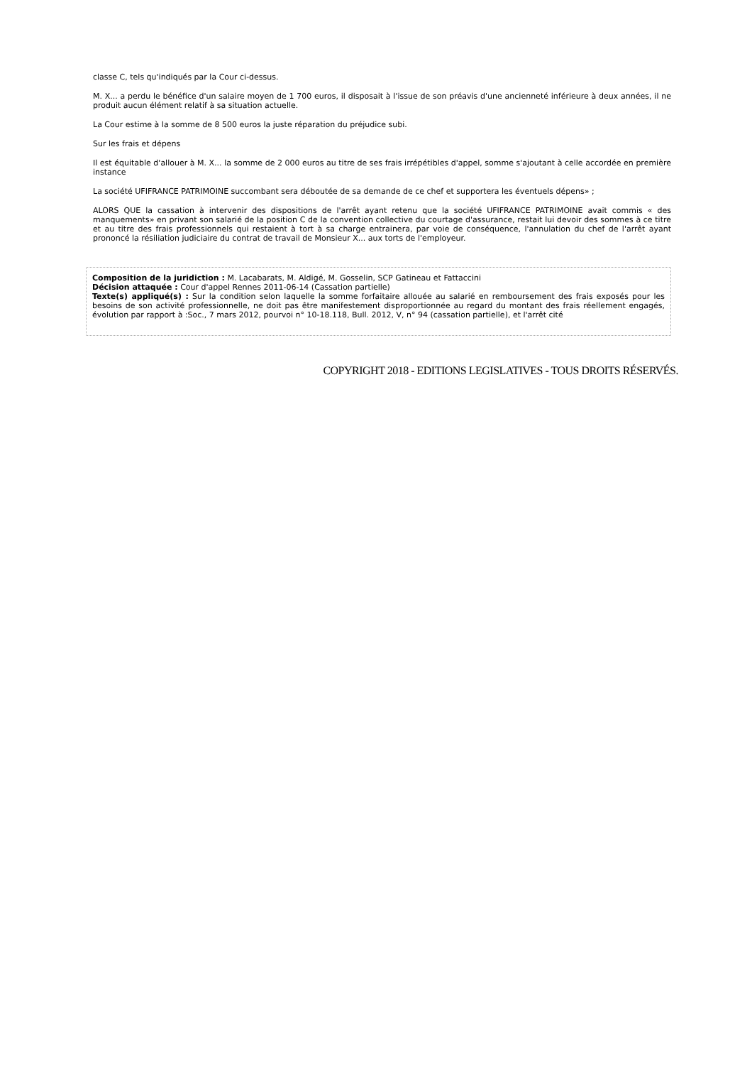classe C, tels qu'indiqués par la Cour ci-dessus.
M. X... a perdu le bénéfice d'un salaire moyen de 1 700 euros, il disposait à l'issue de son préavis d'une ancienneté inférieure à deux années, il ne produit aucun élément relatif à sa situation actuelle.
La Cour estime à la somme de 8 500 euros la juste réparation du préjudice subi.
Sur les frais et dépens
Il est équitable d'allouer à M. X... la somme de 2 000 euros au titre de ses frais irrépétibles d'appel, somme s'ajoutant à celle accordée en première instance
La société UFIFRANCE PATRIMOINE succombant sera déboutée de sa demande de ce chef et supportera les éventuels dépens» ;
ALORS QUE la cassation à intervenir des dispositions de l'arrêt ayant retenu que la société UFIFRANCE PATRIMOINE avait commis « des manquements» en privant son salarié de la position C de la convention collective du courtage d'assurance, restait lui devoir des sommes à ce titre et au titre des frais professionnels qui restaient à tort à sa charge entrainera, par voie de conséquence, l'annulation du chef de l'arrêt ayant prononcé la résiliation judiciaire du contrat de travail de Monsieur X... aux torts de l'employeur.
Composition de la juridiction : M. Lacabarats, M. Aldigé, M. Gosselin, SCP Gatineau et Fattaccini
Décision attaquée : Cour d'appel Rennes 2011-06-14 (Cassation partielle)
Texte(s) appliqué(s) : Sur la condition selon laquelle la somme forfaitaire allouée au salarié en remboursement des frais exposés pour les besoins de son activité professionnelle, ne doit pas être manifestement disproportionnée au regard du montant des frais réellement engagés, évolution par rapport à :Soc., 7 mars 2012, pourvoi n° 10-18.118, Bull. 2012, V, n° 94 (cassation partielle), et l'arrêt cité
COPYRIGHT 2018 - EDITIONS LEGISLATIVES - TOUS DROITS RÉSERVÉS.